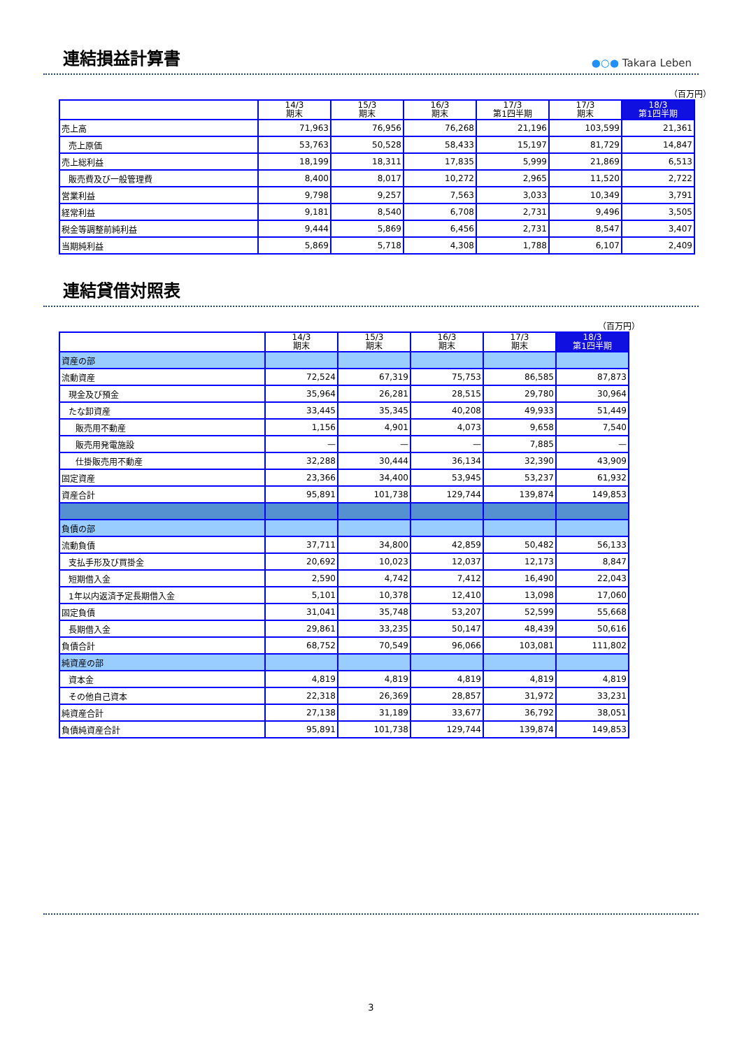連結損益計算書
●○● Takara Leben
（百万円）
| | 14/3 期末 | 15/3 期末 | 16/3 期末 | 17/3 第1四半期 | 17/3 期末 | 18/3 第1四半期 |
| --- | --- | --- | --- | --- | --- | --- |
| 売上高 | 71,963 | 76,956 | 76,268 | 21,196 | 103,599 | 21,361 |
| 売上原価 | 53,763 | 50,528 | 58,433 | 15,197 | 81,729 | 14,847 |
| 売上総利益 | 18,199 | 18,311 | 17,835 | 5,999 | 21,869 | 6,513 |
| 販売費及び一般管理費 | 8,400 | 8,017 | 10,272 | 2,965 | 11,520 | 2,722 |
| 営業利益 | 9,798 | 9,257 | 7,563 | 3,033 | 10,349 | 3,791 |
| 経常利益 | 9,181 | 8,540 | 6,708 | 2,731 | 9,496 | 3,505 |
| 税金等調整前純利益 | 9,444 | 5,869 | 6,456 | 2,731 | 8,547 | 3,407 |
| 当期純利益 | 5,869 | 5,718 | 4,308 | 1,788 | 6,107 | 2,409 |
連結貸借対照表
（百万円）
| | 14/3 期末 | 15/3 期末 | 16/3 期末 | 17/3 期末 | 18/3 第1四半期 |
| --- | --- | --- | --- | --- | --- |
| 資産の部 | | | | | |
| 流動資産 | 72,524 | 67,319 | 75,753 | 86,585 | 87,873 |
| 現金及び預金 | 35,964 | 26,281 | 28,515 | 29,780 | 30,964 |
| たな卸資産 | 33,445 | 35,345 | 40,208 | 49,933 | 51,449 |
| 販売用不動産 | 1,156 | 4,901 | 4,073 | 9,658 | 7,540 |
| 販売用発電施設 | — | — | — | 7,885 | — |
| 仕掛販売用不動産 | 32,288 | 30,444 | 36,134 | 32,390 | 43,909 |
| 固定資産 | 23,366 | 34,400 | 53,945 | 53,237 | 61,932 |
| 資産合計 | 95,891 | 101,738 | 129,744 | 139,874 | 149,853 |
| 負債の部 | | | | | |
| 流動負債 | 37,711 | 34,800 | 42,859 | 50,482 | 56,133 |
| 支払手形及び買掛金 | 20,692 | 10,023 | 12,037 | 12,173 | 8,847 |
| 短期借入金 | 2,590 | 4,742 | 7,412 | 16,490 | 22,043 |
| 1年以内返済予定長期借入金 | 5,101 | 10,378 | 12,410 | 13,098 | 17,060 |
| 固定負債 | 31,041 | 35,748 | 53,207 | 52,599 | 55,668 |
| 長期借入金 | 29,861 | 33,235 | 50,147 | 48,439 | 50,616 |
| 負債合計 | 68,752 | 70,549 | 96,066 | 103,081 | 111,802 |
| 純資産の部 | | | | | |
| 資本金 | 4,819 | 4,819 | 4,819 | 4,819 | 4,819 |
| その他自己資本 | 22,318 | 26,369 | 28,857 | 31,972 | 33,231 |
| 純資産合計 | 27,138 | 31,189 | 33,677 | 36,792 | 38,051 |
| 負債純資産合計 | 95,891 | 101,738 | 129,744 | 139,874 | 149,853 |
3